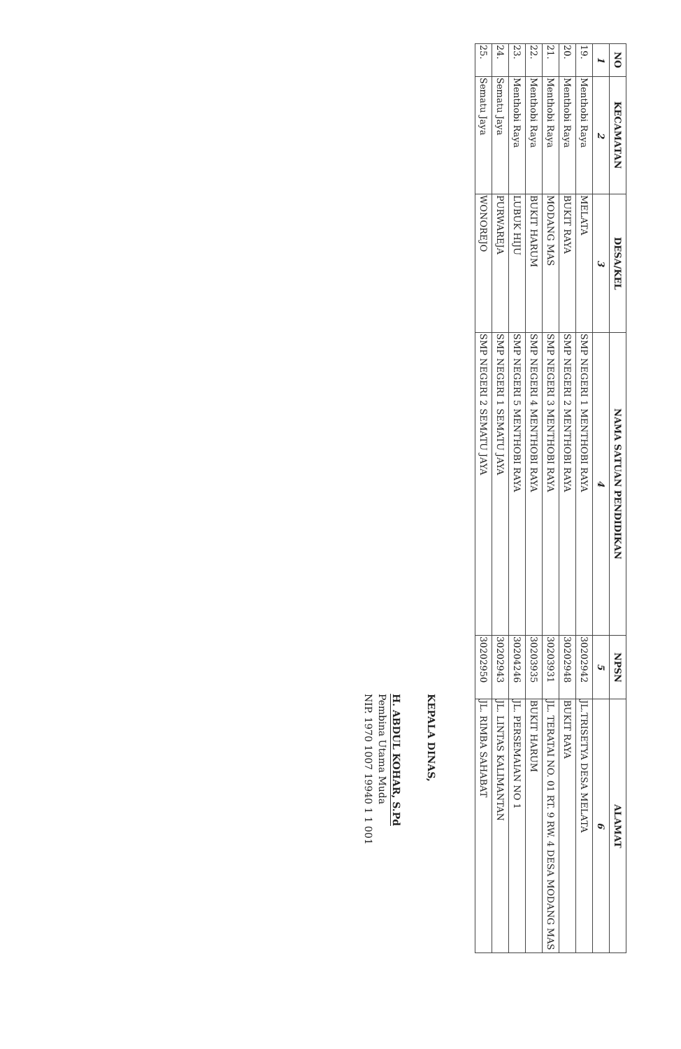| NO | KECAMATAN | DESA/KEL | NAMA SATUAN PENDIDIKAN | NPSN | ALAMAT |
| --- | --- | --- | --- | --- | --- |
| 1 | 2 | 3 | 4 | 5 | 6 |
| 19. | Menthobi Raya | MELATA | SMP NEGERI 1 MENTHOBI RAYA | 30202942 | JL.TRISETYA DESA MELATA |
| 20. | Menthobi Raya | BUKIT RAYA | SMP NEGERI 2 MENTHOBI RAYA | 30202948 | BUKIT RAYA |
| 21. | Menthobi Raya | MODANG MAS | SMP NEGERI 3 MENTHOBI RAYA | 30203931 | JL. TERATAI NO. 01 RT. 9 RW. 4 DESA MODANG MAS |
| 22. | Menthobi Raya | BUKIT HARUM | SMP NEGERI 4 MENTHOBI RAYA | 30203935 | BUKIT HARUM |
| 23. | Menthobi Raya | LUBUK HIJU | SMP NEGERI 5 MENTHOBI RAYA | 30204246 | JL. PERSEMAIAN NO 1 |
| 24. | Sematu Jaya | PURWAREJA | SMP NEGERI 1 SEMATU JAYA | 30202943 | JL. LINTAS KALIMANTAN |
| 25. | Sematu Jaya | WONOREJO | SMP NEGERI 2 SEMATU JAYA | 30202950 | JL. RIMBA SAHABAT |
KEPALA DINAS,
H. ABDUL KOHAR, S.Pd
Pembina Utama Muda
NIP. 1970 1007 19940 1 1 001